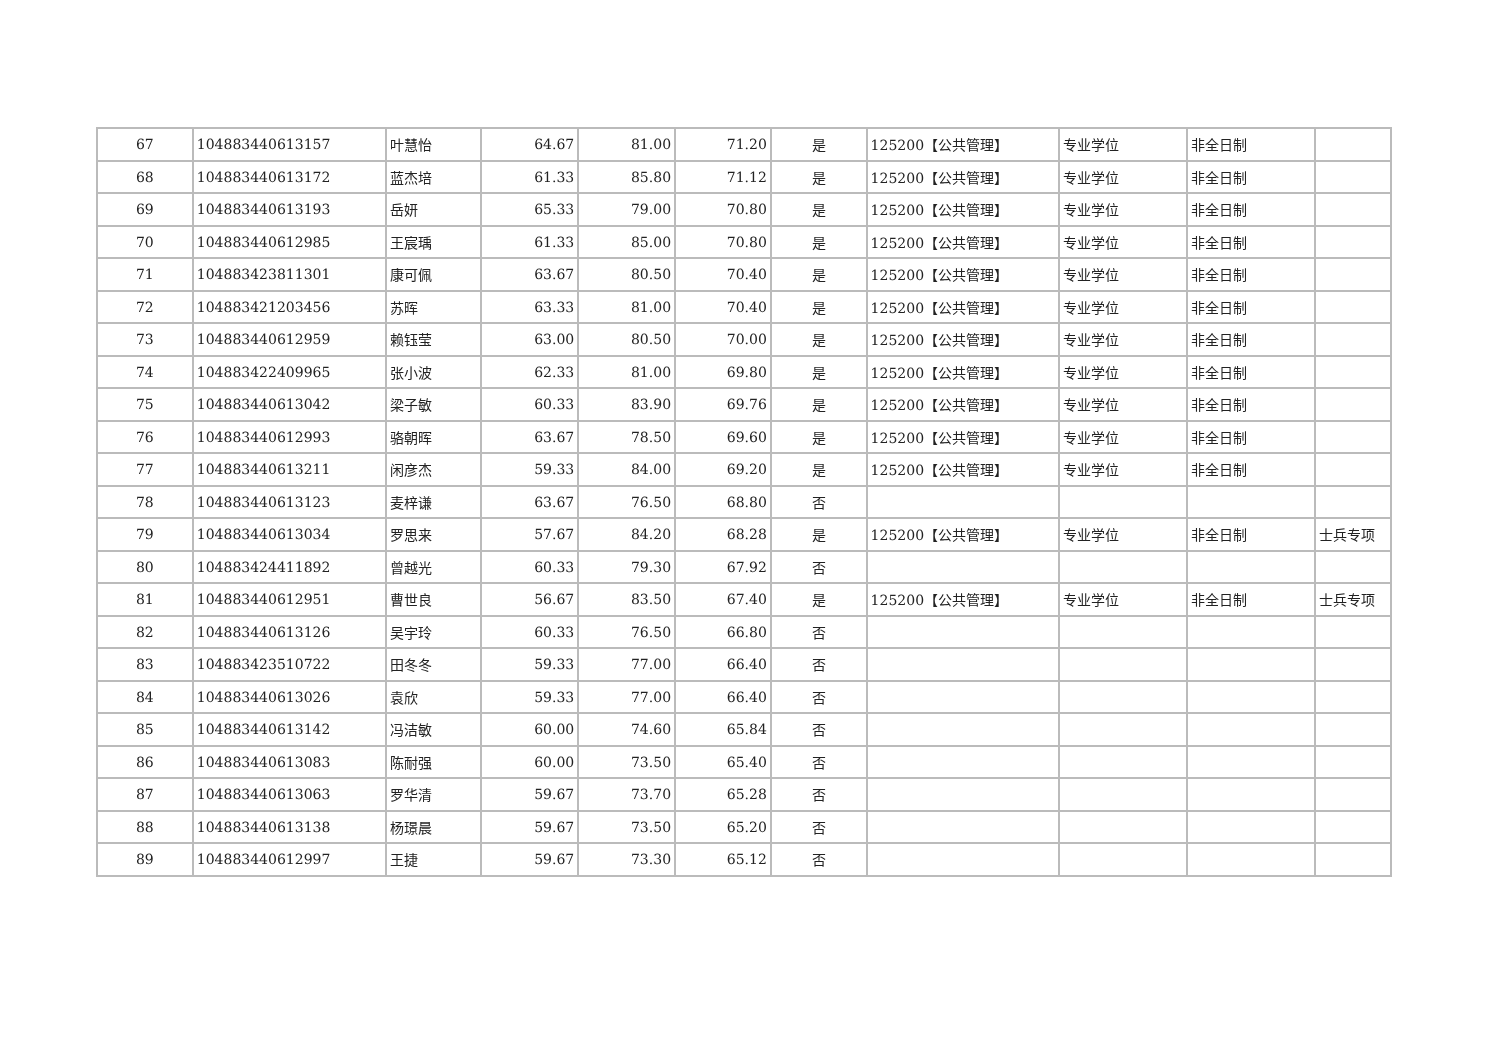| 67 | 104883440613157 | 叶慧怡 | 64.67 | 81.00 | 71.20 | 是 | 125200【公共管理】 | 专业学位 | 非全日制 | |
| 68 | 104883440613172 | 蓝杰培 | 61.33 | 85.80 | 71.12 | 是 | 125200【公共管理】 | 专业学位 | 非全日制 | |
| 69 | 104883440613193 | 岳妍 | 65.33 | 79.00 | 70.80 | 是 | 125200【公共管理】 | 专业学位 | 非全日制 | |
| 70 | 104883440612985 | 王宸瑀 | 61.33 | 85.00 | 70.80 | 是 | 125200【公共管理】 | 专业学位 | 非全日制 | |
| 71 | 104883423811301 | 康可佩 | 63.67 | 80.50 | 70.40 | 是 | 125200【公共管理】 | 专业学位 | 非全日制 | |
| 72 | 104883421203456 | 苏晖 | 63.33 | 81.00 | 70.40 | 是 | 125200【公共管理】 | 专业学位 | 非全日制 | |
| 73 | 104883440612959 | 赖钰莹 | 63.00 | 80.50 | 70.00 | 是 | 125200【公共管理】 | 专业学位 | 非全日制 | |
| 74 | 104883422409965 | 张小波 | 62.33 | 81.00 | 69.80 | 是 | 125200【公共管理】 | 专业学位 | 非全日制 | |
| 75 | 104883440613042 | 梁子敏 | 60.33 | 83.90 | 69.76 | 是 | 125200【公共管理】 | 专业学位 | 非全日制 | |
| 76 | 104883440612993 | 骆朝晖 | 63.67 | 78.50 | 69.60 | 是 | 125200【公共管理】 | 专业学位 | 非全日制 | |
| 77 | 104883440613211 | 闲彦杰 | 59.33 | 84.00 | 69.20 | 是 | 125200【公共管理】 | 专业学位 | 非全日制 | |
| 78 | 104883440613123 | 麦梓谦 | 63.67 | 76.50 | 68.80 | 否 | | | | |
| 79 | 104883440613034 | 罗思来 | 57.67 | 84.20 | 68.28 | 是 | 125200【公共管理】 | 专业学位 | 非全日制 | 士兵专项 |
| 80 | 104883424411892 | 曾越光 | 60.33 | 79.30 | 67.92 | 否 | | | | |
| 81 | 104883440612951 | 曹世良 | 56.67 | 83.50 | 67.40 | 是 | 125200【公共管理】 | 专业学位 | 非全日制 | 士兵专项 |
| 82 | 104883440613126 | 吴宇玲 | 60.33 | 76.50 | 66.80 | 否 | | | | |
| 83 | 104883423510722 | 田冬冬 | 59.33 | 77.00 | 66.40 | 否 | | | | |
| 84 | 104883440613026 | 袁欣 | 59.33 | 77.00 | 66.40 | 否 | | | | |
| 85 | 104883440613142 | 冯洁敏 | 60.00 | 74.60 | 65.84 | 否 | | | | |
| 86 | 104883440613083 | 陈耐强 | 60.00 | 73.50 | 65.40 | 否 | | | | |
| 87 | 104883440613063 | 罗华清 | 59.67 | 73.70 | 65.28 | 否 | | | | |
| 88 | 104883440613138 | 杨璟晨 | 59.67 | 73.50 | 65.20 | 否 | | | | |
| 89 | 104883440612997 | 王捷 | 59.67 | 73.30 | 65.12 | 否 | | | | |